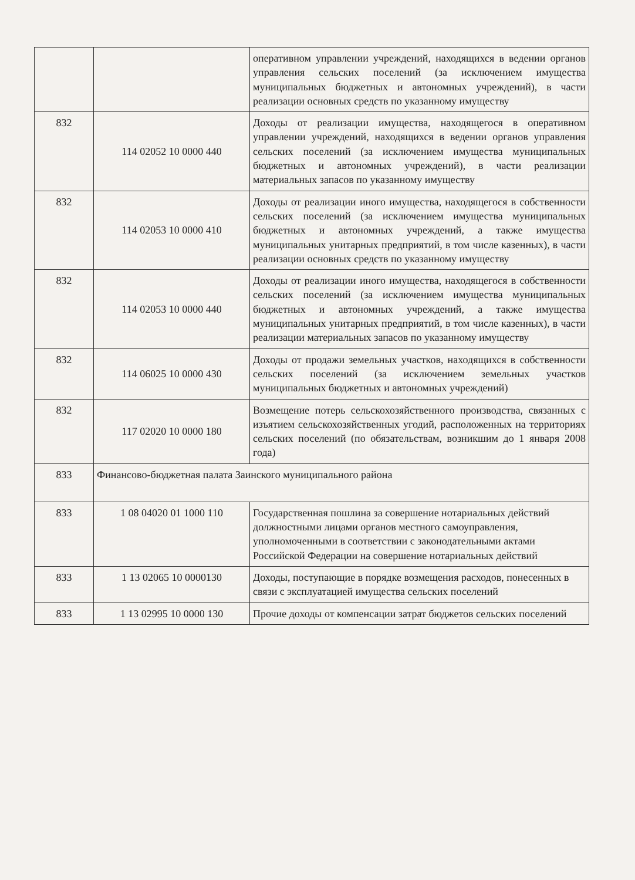| | | оперативном управлении учреждений, находящихся в ведении органов управления сельских поселений (за исключением имущества муниципальных бюджетных и автономных учреждений), в части реализации основных средств по указанному имуществу |
| 832 | 114 02052 10 0000 440 | Доходы от реализации имущества, находящегося в оперативном управлении учреждений, находящихся в ведении органов управления сельских поселений (за исключением имущества муниципальных бюджетных и автономных учреждений), в части реализации материальных запасов по указанному имуществу |
| 832 | 114 02053 10 0000 410 | Доходы от реализации иного имущества, находящегося в собственности сельских поселений (за исключением имущества муниципальных бюджетных и автономных учреждений, а также имущества муниципальных унитарных предприятий, в том числе казенных), в части реализации основных средств по указанному имуществу |
| 832 | 114 02053 10 0000 440 | Доходы от реализации иного имущества, находящегося в собственности сельских поселений (за исключением имущества муниципальных бюджетных и автономных учреждений, а также имущества муниципальных унитарных предприятий, в том числе казенных), в части реализации материальных запасов по указанному имуществу |
| 832 | 114 06025 10 0000 430 | Доходы от продажи земельных участков, находящихся в собственности сельских поселений (за исключением земельных участков муниципальных бюджетных и автономных учреждений) |
| 832 | 117 02020 10 0000 180 | Возмещение потерь сельскохозяйственного производства, связанных с изъятием сельскохозяйственных угодий, расположенных на территориях сельских поселений (по обязательствам, возникшим до 1 января 2008 года) |
| 833 | Финансово-бюджетная палата Заинского муниципального района | |
| 833 | 1 08 04020 01 1000 110 | Государственная пошлина за совершение нотариальных действий должностными лицами органов местного самоуправления, уполномоченными в соответствии с законодательными актами Российской Федерации на совершение нотариальных действий |
| 833 | 1 13 02065 10 0000130 | Доходы, поступающие в порядке возмещения расходов, понесенных в связи с эксплуатацией имущества сельских поселений |
| 833 | 1 13 02995 10 0000 130 | Прочие доходы от компенсации затрат бюджетов сельских поселений |